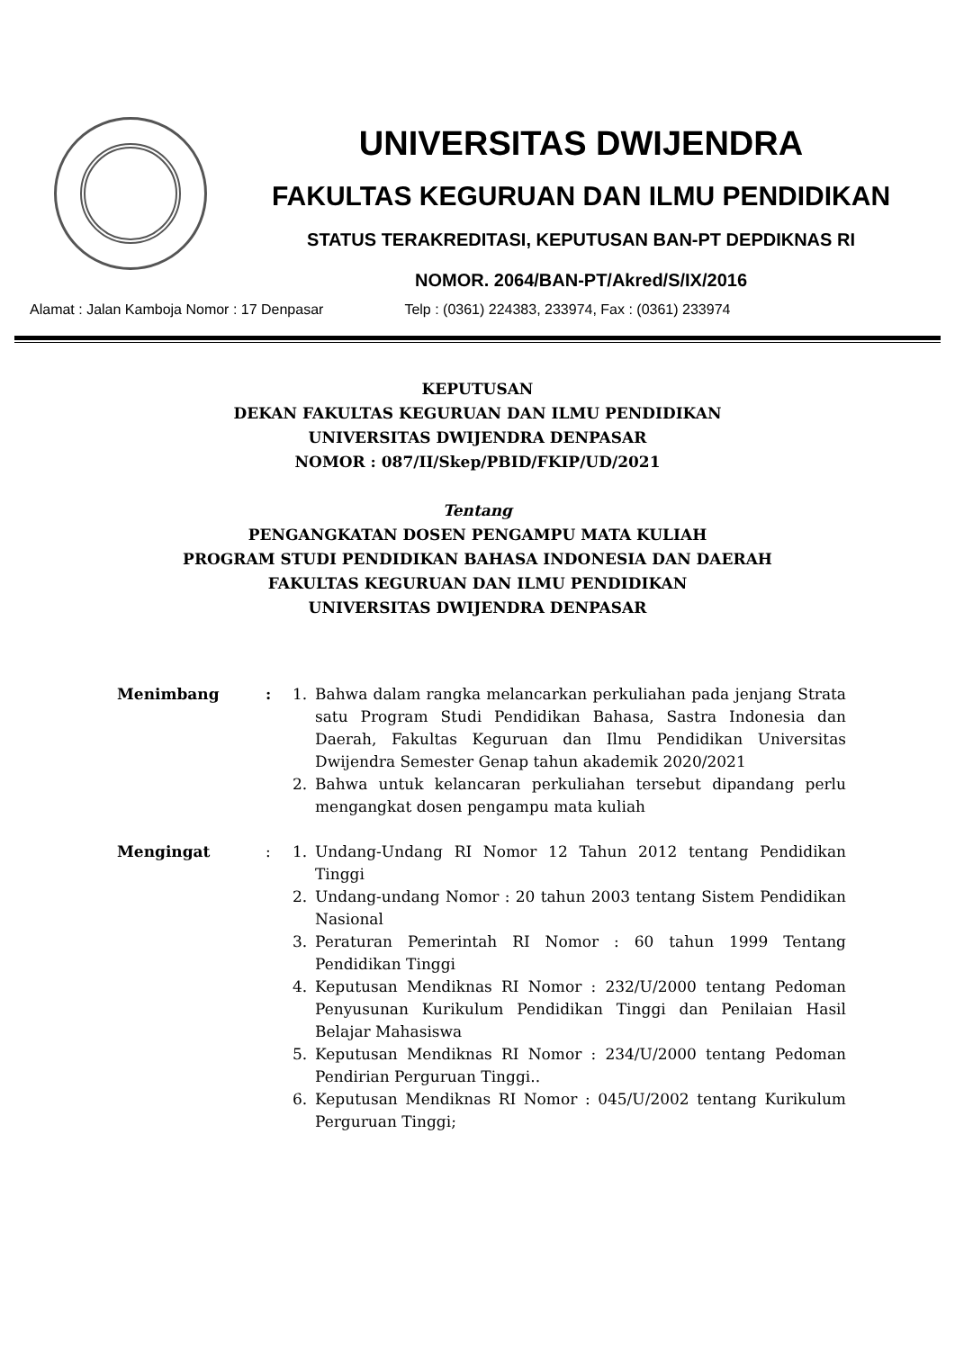UNIVERSITAS DWIJENDRA
FAKULTAS KEGURUAN DAN ILMU PENDIDIKAN
STATUS TERAKREDITASI, KEPUTUSAN BAN-PT DEPDIKNAS RI
NOMOR. 2064/BAN-PT/Akred/S/IX/2016
Alamat : Jalan Kamboja Nomor : 17 Denpasar Telp : (0361) 224383, 233974, Fax : (0361) 233974
KEPUTUSAN
DEKAN FAKULTAS KEGURUAN DAN ILMU PENDIDIKAN
UNIVERSITAS DWIJENDRA DENPASAR
NOMOR : 087/II/Skep/PBID/FKIP/UD/2021
Tentang
PENGANGKATAN DOSEN PENGAMPU MATA KULIAH
PROGRAM STUDI PENDIDIKAN BAHASA INDONESIA DAN DAERAH
FAKULTAS KEGURUAN DAN ILMU PENDIDIKAN
UNIVERSITAS DWIJENDRA DENPASAR
Menimbang : 1. Bahwa dalam rangka melancarkan perkuliahan pada jenjang Strata satu Program Studi Pendidikan Bahasa, Sastra Indonesia dan Daerah, Fakultas Keguruan dan Ilmu Pendidikan Universitas Dwijendra Semester Genap tahun akademik 2020/2021
2. Bahwa untuk kelancaran perkuliahan tersebut dipandang perlu mengangkat dosen pengampu mata kuliah
Mengingat : 1. Undang-Undang RI Nomor 12 Tahun 2012 tentang Pendidikan Tinggi
2. Undang-undang Nomor : 20 tahun 2003 tentang Sistem Pendidikan Nasional
3. Peraturan Pemerintah RI Nomor : 60 tahun 1999 Tentang Pendidikan Tinggi
4. Keputusan Mendiknas RI Nomor : 232/U/2000 tentang Pedoman Penyusunan Kurikulum Pendidikan Tinggi dan Penilaian Hasil Belajar Mahasiswa
5. Keputusan Mendiknas RI Nomor : 234/U/2000 tentang Pedoman Pendirian Perguruan Tinggi..
6. Keputusan Mendiknas RI Nomor : 045/U/2002 tentang Kurikulum Perguruan Tinggi;